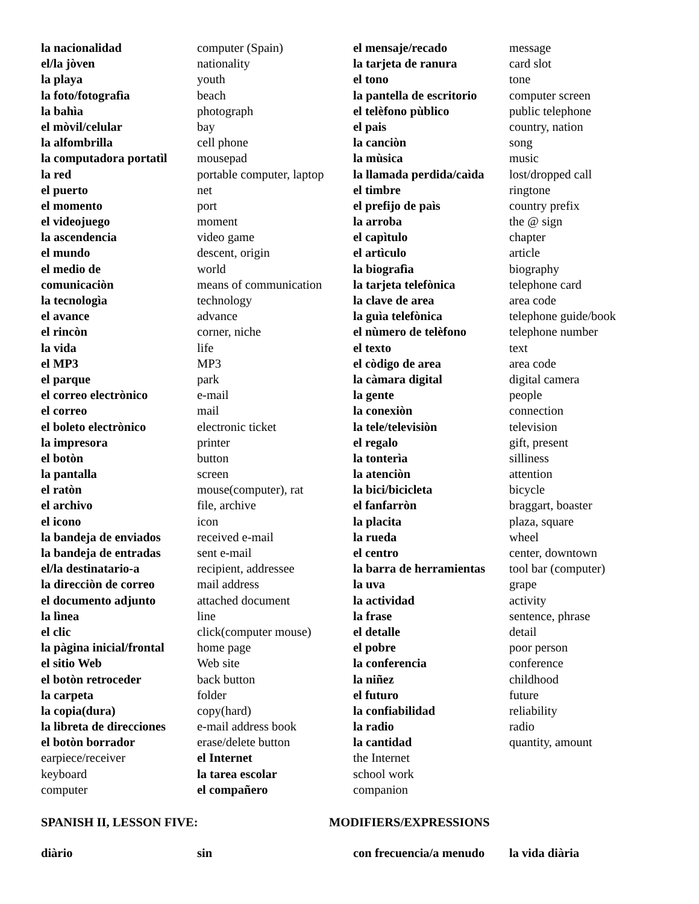| la nacionalidad | computer (Spain) | el mensaje/recado | message |
| el/la jòven | nationality | la tarjeta de ranura | card slot |
| la playa | youth | el tono | tone |
| la foto/fotografìa | beach | la pantella de escritorio | computer screen |
| la bahìa | photograph | el telèfono pùblico | public telephone |
| el mòvil/celular | bay | el pais | country, nation |
| la alfombrilla | cell phone | la canciòn | song |
| la computadora portatìl | mousepad | la mùsica | music |
| la red | portable computer, laptop | la llamada perdida/caìda | lost/dropped call |
| el puerto | net | el timbre | ringtone |
| el momento | port | el prefijo de paìs | country prefix |
| el videojuego | moment | la arroba | the @ sign |
| la ascendencia | video game | el capìtulo | chapter |
| el mundo | descent, origin | el artìculo | article |
| el medio de | world | la biografìa | biography |
| comunicaciòn | means of communication | la tarjeta telefònica | telephone card |
| la tecnologìa | technology | la clave de area | area code |
| el avance | advance | la guìa telefònica | telephone guide/book |
| el rincòn | corner, niche | el nùmero de telèfono | telephone number |
| la vida | life | el texto | text |
| el MP3 | MP3 | el còdigo de area | area code |
| el parque | park | la càmara digital | digital camera |
| el correo electrònico | e-mail | la gente | people |
| el correo | mail | la conexiòn | connection |
| el boleto electrònico | electronic ticket | la tele/televisiòn | television |
| la impresora | printer | el regalo | gift, present |
| el botòn | button | la tonterìa | silliness |
| la pantalla | screen | la atenciòn | attention |
| el ratòn | mouse(computer), rat | la bici/bicicleta | bicycle |
| el archivo | file, archive | el fanfarròn | braggart, boaster |
| el icono | icon | la placita | plaza, square |
| la bandeja de enviados | received e-mail | la rueda | wheel |
| la bandeja de entradas | sent e-mail | el centro | center, downtown |
| el/la destinatario-a | recipient, addressee | la barra de herramientas | tool bar (computer) |
| la direcciòn de correo | mail address | la uva | grape |
| el documento adjunto | attached document | la actividad | activity |
| la lìnea | line | la frase | sentence, phrase |
| el clic | click(computer mouse) | el detalle | detail |
| la pàgina inicial/frontal | home page | el pobre | poor person |
| el sitio Web | Web site | la conferencia | conference |
| el botòn retroceder | back button | la niñez | childhood |
| la carpeta | folder | el futuro | future |
| la copia(dura) | copy(hard) | la confiabilidad | reliability |
| la libreta de direcciones | e-mail address book | la radio | radio |
| el botòn borrador | erase/delete button | la cantidad | quantity, amount |
| earpiece/receiver | el Internet | the Internet | |
| keyboard | la tarea escolar | school work | |
| computer | el compañero | companion | |
SPANISH II, LESSON FIVE: MODIFIERS/EXPRESSIONS
| diàrio | sin | con frecuencia/a menudo | la vida diària |